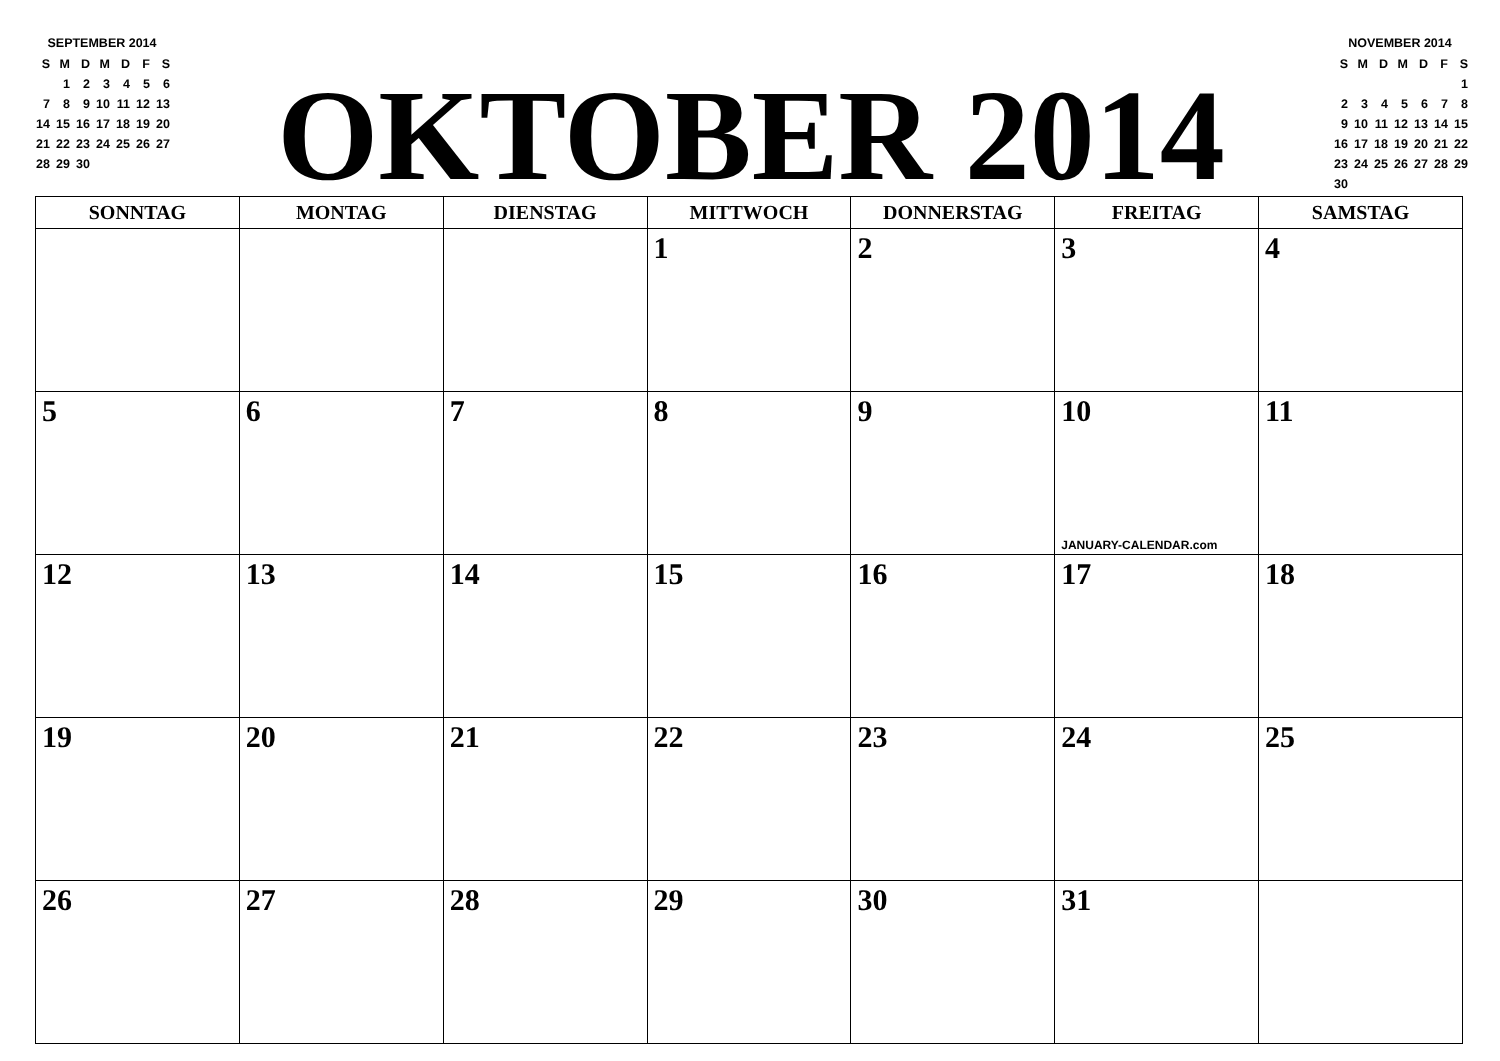SEPTEMBER 2014
| S | M | D | M | D | F | S |
| | 1 | 2 | 3 | 4 | 5 | 6 |
| 7 | 8 | 9 | 10 | 11 | 12 | 13 |
| 14 | 15 | 16 | 17 | 18 | 19 | 20 |
| 21 | 22 | 23 | 24 | 25 | 26 | 27 |
| 28 | 29 | 30 | | | | |
OKTOBER 2014
NOVEMBER 2014
| S | M | D | M | D | F | S |
| | | | | | | 1 |
| 2 | 3 | 4 | 5 | 6 | 7 | 8 |
| 9 | 10 | 11 | 12 | 13 | 14 | 15 |
| 16 | 17 | 18 | 19 | 20 | 21 | 22 |
| 23 | 24 | 25 | 26 | 27 | 28 | 29 |
| 30 | | | | | | |
| SONNTAG | MONTAG | DIENSTAG | MITTWOCH | DONNERSTAG | FREITAG | SAMSTAG |
| --- | --- | --- | --- | --- | --- | --- |
| | | | 1 | 2 | 3 | 4 |
| 5 | 6 | 7 | 8 | 9 | 10 JANUARY-CALENDAR.com | 11 |
| 12 | 13 | 14 | 15 | 16 | 17 | 18 |
| 19 | 20 | 21 | 22 | 23 | 24 | 25 |
| 26 | 27 | 28 | 29 | 30 | 31 | |